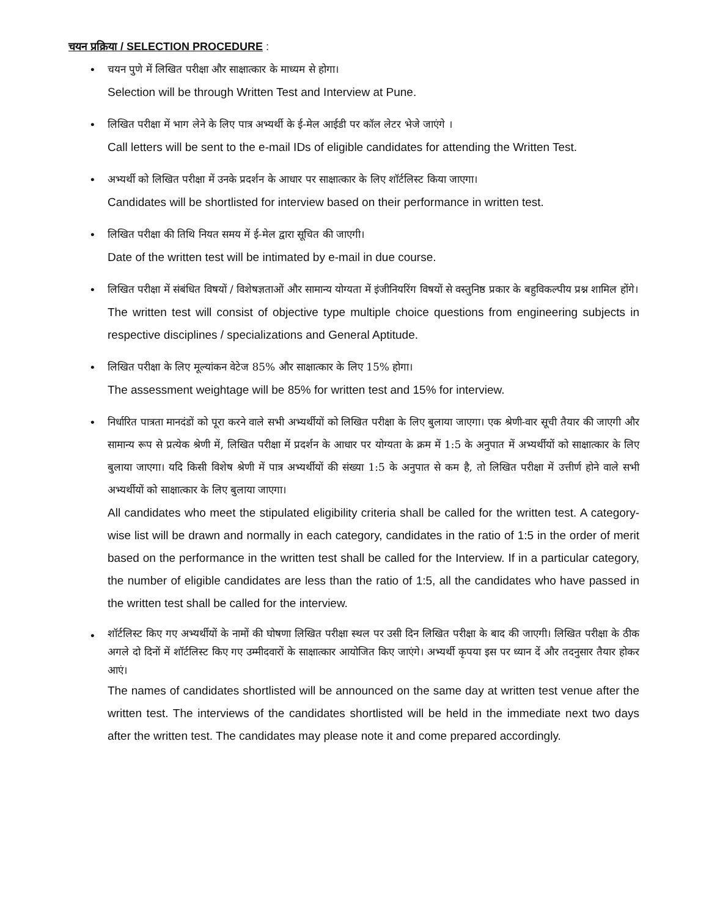चयन प्रक्रिया / SELECTION PROCEDURE :
•
चयन पुणे में लिखित परीक्षा और साक्षात्कार के माध्यम से होगा।
Selection will be through Written Test and Interview at Pune.
•
लिखित परीक्षा में भाग लेने के लिए पात्र अभ्यर्थी के ई-मेल आईडी पर कॉल लेटर भेजे जाएंगे ।
Call letters will be sent to the e-mail IDs of eligible candidates for attending the Written Test.
•
अभ्यर्थी को लिखित परीक्षा में उनके प्रदर्शन के आधार पर साक्षात्कार के लिए शॉर्टलिस्ट किया जाएगा।
Candidates will be shortlisted for interview based on their performance in written test.
•
लिखित परीक्षा की तिथि नियत समय में ई-मेल द्वारा सूचित की जाएगी।
Date of the written test will be intimated by e-mail in due course.
•
लिखित परीक्षा में संबंधित विषयों / विशेषज्ञताओं और सामान्य योग्यता में इंजीनियरिंग विषयों से वस्तुनिष्ठ प्रकार के बहुविकल्पीय प्रश्न शामिल होंगे।
The written test will consist of objective type multiple choice questions from engineering subjects in respective disciplines / specializations and General Aptitude.
•
लिखित परीक्षा के लिए मूल्यांकन वेटेज 85% और साक्षात्कार के लिए 15% होगा।
The assessment weightage will be 85% for written test and 15% for interview.
•
निर्धारित पात्रता मानदंडों को पूरा करने वाले सभी अभ्यर्थीयों को लिखित परीक्षा के लिए बुलाया जाएगा। एक श्रेणी-वार सूची तैयार की जाएगी और सामान्य रूप से प्रत्येक श्रेणी में, लिखित परीक्षा में प्रदर्शन के आधार पर योग्यता के क्रम में 1:5 के अनुपात में अभ्यर्थीयों को साक्षात्कार के लिए बुलाया जाएगा। यदि किसी विशेष श्रेणी में पात्र अभ्यर्थीयों की संख्या 1:5 के अनुपात से कम है, तो लिखित परीक्षा में उत्तीर्ण होने वाले सभी अभ्यर्थीयों को साक्षात्कार के लिए बुलाया जाएगा।
All candidates who meet the stipulated eligibility criteria shall be called for the written test. A category-wise list will be drawn and normally in each category, candidates in the ratio of 1:5 in the order of merit based on the performance in the written test shall be called for the Interview. If in a particular category, the number of eligible candidates are less than the ratio of 1:5, all the candidates who have passed in the written test shall be called for the interview.
•
शॉर्टलिस्ट किए गए अभ्यर्थीयों के नामों की घोषणा लिखित परीक्षा स्थल पर उसी दिन लिखित परीक्षा के बाद की जाएगी। लिखित परीक्षा के ठीक अगले दो दिनों में शॉर्टलिस्ट किए गए उम्मीदवारों के साक्षात्कार आयोजित किए जाएंगे। अभ्यर्थी कृपया इस पर ध्यान दें और तदनुसार तैयार होकर आएं।
The names of candidates shortlisted will be announced on the same day at written test venue after the written test. The interviews of the candidates shortlisted will be held in the immediate next two days after the written test. The candidates may please note it and come prepared accordingly.